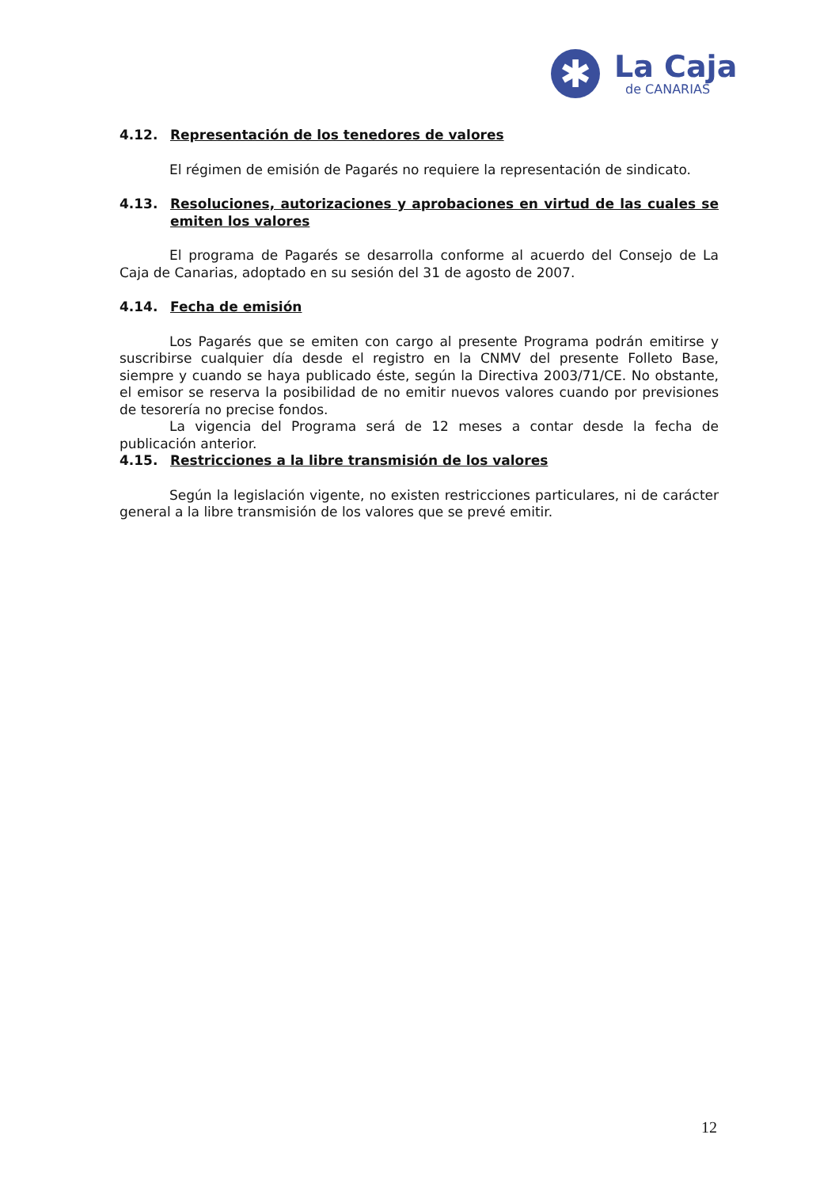✱
La Caja
de CANARIAS
4.12. Representación de los tenedores de valores
El régimen de emisión de Pagarés no requiere la representación de sindicato.
4.13. Resoluciones, autorizaciones y aprobaciones en virtud de las cuales se emiten los valores
El programa de Pagarés se desarrolla conforme al acuerdo del Consejo de La Caja de Canarias, adoptado en su sesión del 31 de agosto de 2007.
4.14. Fecha de emisión
Los Pagarés que se emiten con cargo al presente Programa podrán emitirse y suscribirse cualquier día desde el registro en la CNMV del presente Folleto Base, siempre y cuando se haya publicado éste, según la Directiva 2003/71/CE. No obstante, el emisor se reserva la posibilidad de no emitir nuevos valores cuando por previsiones de tesorería no precise fondos.
La vigencia del Programa será de 12 meses a contar desde la fecha de publicación anterior.
4.15. Restricciones a la libre transmisión de los valores
Según la legislación vigente, no existen restricciones particulares, ni de carácter general a la libre transmisión de los valores que se prevé emitir.
12